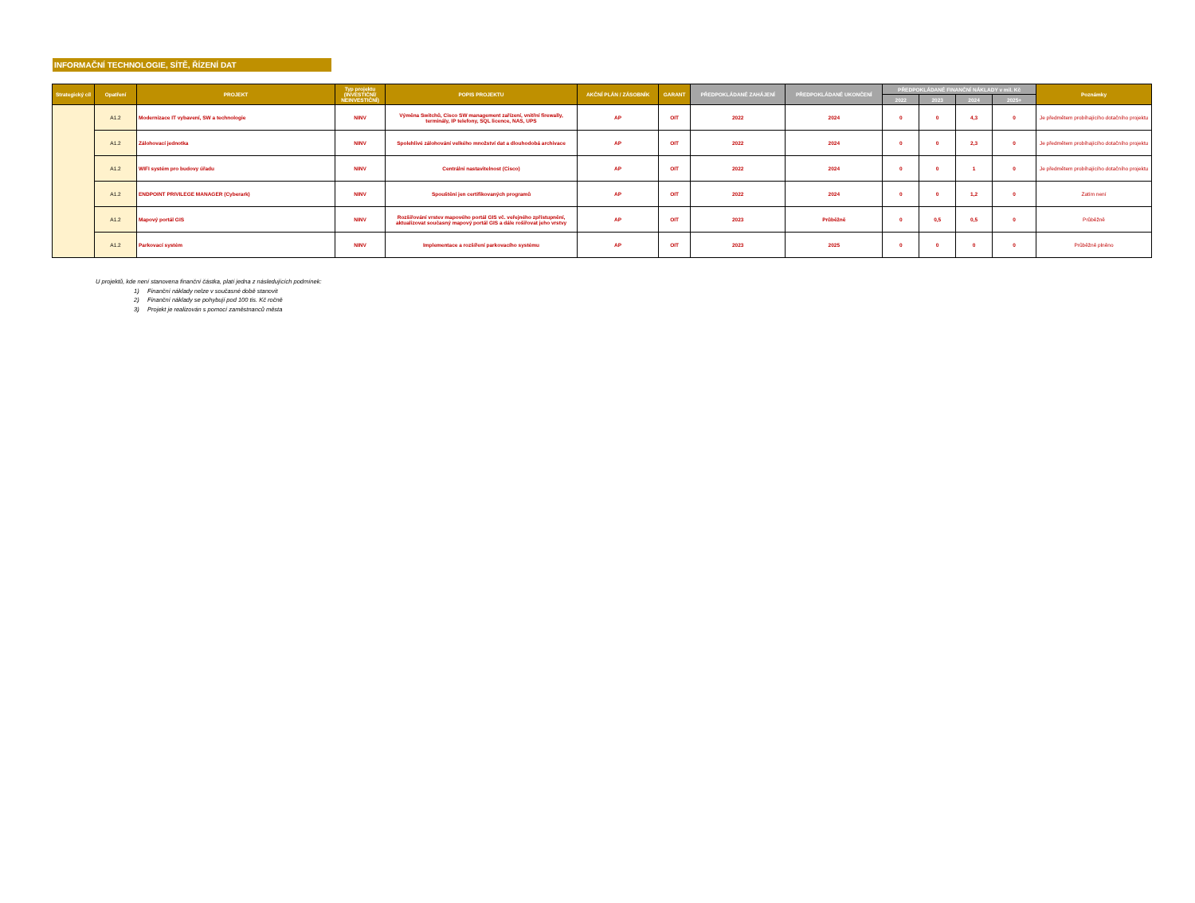INFORMAČNÍ TECHNOLOGIE, SÍTĚ, ŘÍZENÍ DAT
| Strategický cíl | Opatření | PROJEKT | Typ projektu (INVESTIČNÍ/ NEINVESTIČNÍ) | POPIS PROJEKTU | AKČNÍ PLÁN / ZÁSOBNÍK | GARANT | PŘEDPOKLÁDANÉ ZAHÁJENÍ | PŘEDPOKLÁDANÉ UKONČENÍ | PŘEDPOKLÁDANÉ FINANČNÍ NÁKLADY v mil. Kč | | | | Poznámky |
| --- | --- | --- | --- | --- | --- | --- | --- | --- | --- | --- | --- | --- | --- |
| | | | | | | | | | 2022 | 2023 | 2024 | 2025+ | |
| | A1.2 | Modernizace IT vybavení, SW a technologie | NINV | Výměna Switchů, Cisco SW management zařízení, vnitřní firewally, terminály, IP telefony, SQL licence, NAS, UPS | AP | OIT | 2022 | 2024 | 0 | 0 | 4,3 | 0 | Je předmětem probíhajícího dotačního projektu |
| | A1.2 | Zálohovací jednotka | NINV | Spolehlivé zálohování velkého množství dat a dlouhodobá archivace | AP | OIT | 2022 | 2024 | 0 | 0 | 2,3 | 0 | Je předmětem probíhajícího dotačního projektu |
| | A1.2 | WIFI systém pro budovy úřadu | NINV | Centrální nastavitelnost (Cisco) | AP | OIT | 2022 | 2024 | 0 | 0 | 1 | 0 | Je předmětem probíhajícího dotačního projektu |
| | A1.2 | ENDPOINT PRIVILEGE MANAGER (Cyberark) | NINV | Spouštění jen certifikovaných programů | AP | OIT | 2022 | 2024 | 0 | 0 | 1,2 | 0 | Zatím není |
| | A1.2 | Mapový portál GIS | NINV | Rozšiřování vrstev mapového portál GIS vč. veřejného zpřístupnění, aktualizovat současný mapový portál GIS a dále rošiřovat jeho vrstvy | AP | OIT | 2023 | Průběžně | 0 | 0,5 | 0,5 | 0 | Průběžně |
| | A1.2 | Parkovací systém | NINV | Implementace a rozšíření parkovacího systému | AP | OIT | 2023 | 2025 | 0 | 0 | 0 | 0 | Průběžně plněno |
U projektů, kde není stanovena finanční částka, platí jedna z následujících podmínek:
1) Finanční náklady nelze v současné době stanovit
2) Finanční náklady se pohybují pod 100 tis. Kč ročně
3) Projekt je realizován s pomocí zaměstnanců města